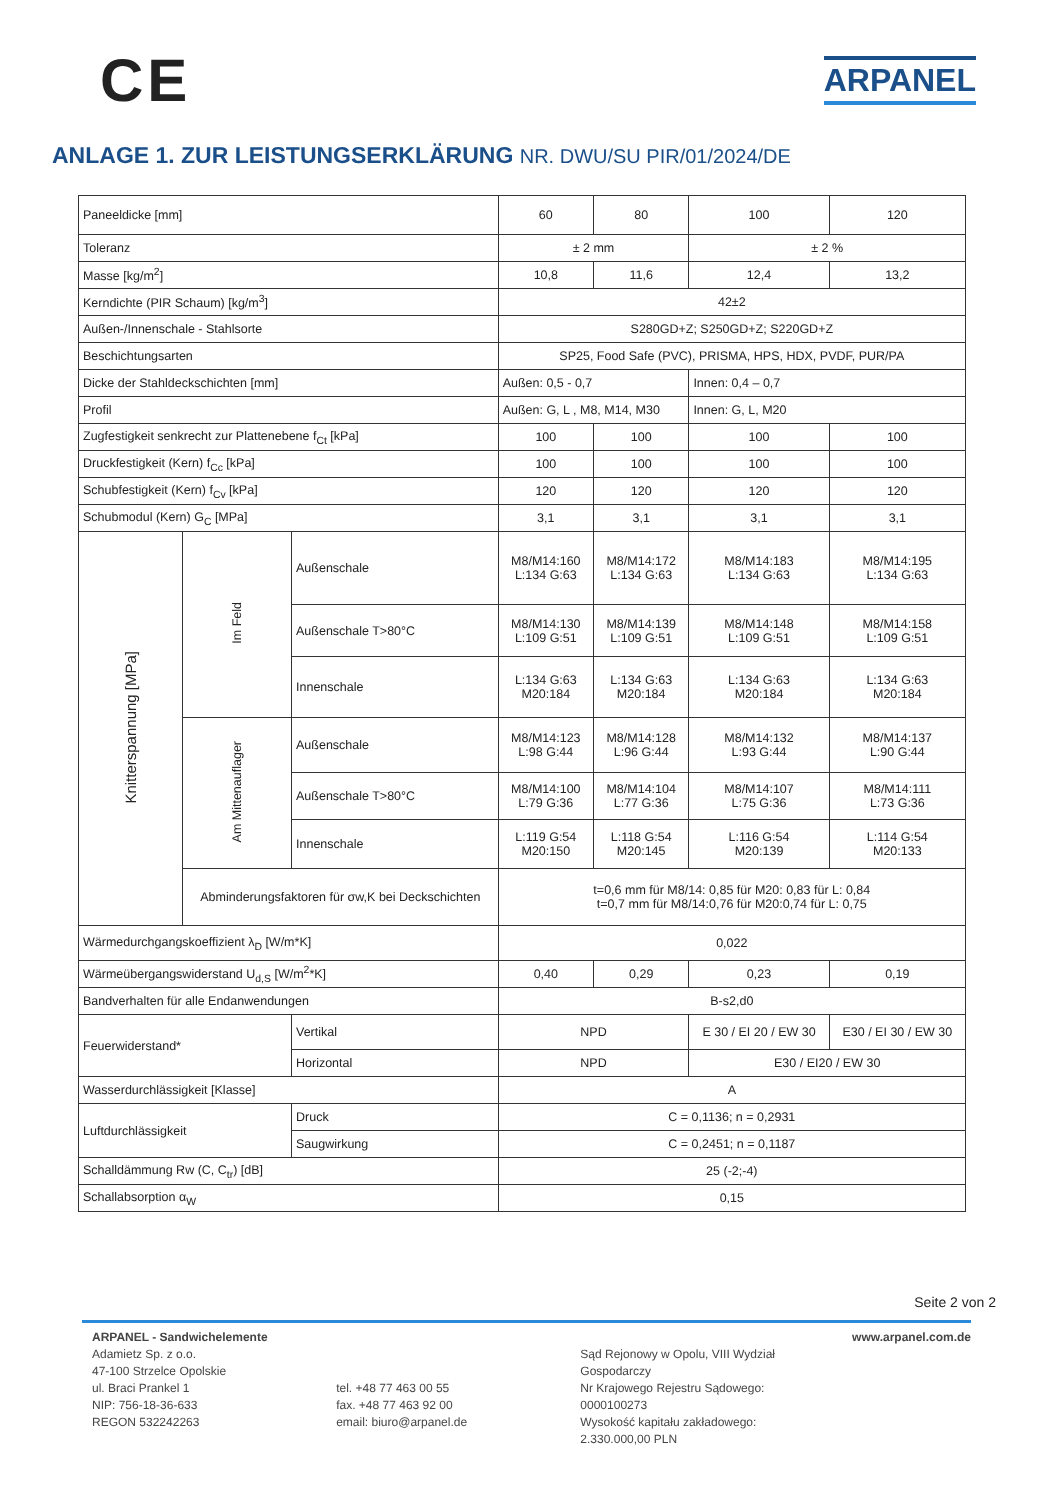CE
ARPANEL
ANLAGE 1. ZUR LEISTUNGSERKLÄRUNG NR. DWU/SU PIR/01/2024/DE
| Paneeldicke [mm] | | | 60 | 80 | 100 | 120 |
| Toleranz | | | ± 2 mm | | ± 2 % | |
| Masse [kg/m<sup>2</sup>] | | | 10,8 | 11,6 | 12,4 | 13,2 |
| Kerndichte (PIR Schaum) [kg/m<sup>3</sup>] | | | 42±2 | | | |
| Außen-/Innenschale - Stahlsorte | | | S280GD+Z; S250GD+Z; S220GD+Z | | | |
| Beschichtungsarten | | | SP25, Food Safe (PVC), PRISMA, HPS, HDX, PVDF, PUR/PA | | | |
| Dicke der Stahldeckschichten [mm] | | | Außen: 0,5 - 0,7 | | Innen: 0,4 – 0,7 | |
| Profil | | | Außen: G, L , M8, M14, M30 | | Innen: G, L, M20 | |
| Zugfestigkeit senkrecht zur Plattenebene f<sub>Ct</sub> [kPa] | | | 100 | 100 | 100 | 100 |
| Druckfestigkeit (Kern) f<sub>Cc</sub> [kPa] | | | 100 | 100 | 100 | 100 |
| Schubfestigkeit (Kern) f<sub>Cv</sub> [kPa] | | | 120 | 120 | 120 | 120 |
| Schubmodul (Kern) G<sub>C</sub> [MPa] | | | 3,1 | 3,1 | 3,1 | 3,1 |
| Knitterspannung [MPa] | Im Feld | Außenschale | M8/M14:160 L:134 G:63 | M8/M14:172 L:134 G:63 | M8/M14:183 L:134 G:63 | M8/M14:195 L:134 G:63 |
| | | Außenschale T>80°C | M8/M14:130 L:109 G:51 | M8/M14:139 L:109 G:51 | M8/M14:148 L:109 G:51 | M8/M14:158 L:109 G:51 |
| | | Innenschale | L:134 G:63 M20:184 | L:134 G:63 M20:184 | L:134 G:63 M20:184 | L:134 G:63 M20:184 |
| | Am Mittenauflager | Außenschale | M8/M14:123 L:98 G:44 | M8/M14:128 L:96 G:44 | M8/M14:132 L:93 G:44 | M8/M14:137 L:90 G:44 |
| | | Außenschale T>80°C | M8/M14:100 L:79 G:36 | M8/M14:104 L:77 G:36 | M8/M14:107 L:75 G:36 | M8/M14:111 L:73 G:36 |
| | | Innenschale | L:119 G:54 M20:150 | L:118 G:54 M20:145 | L:116 G:54 M20:139 | L:114 G:54 M20:133 |
| | Abminderungsfaktoren für σw,K bei Deckschichten | | t=0,6 mm für M8/14: 0,85 für M20: 0,83 für L: 0,84 t=0,7 mm für M8/14:0,76 für M20:0,74 für L: 0,75 | | | |
| Wärmedurchgangskoeffizient λ<sub>D</sub> [W/m*K] | | | 0,022 | | | |
| Wärmeübergangswiderstand U<sub>d,S</sub> [W/m<sup>2</sup>*K] | | | 0,40 | 0,29 | 0,23 | 0,19 |
| Bandverhalten für alle Endanwendungen | | | B-s2,d0 | | | |
| Feuerwiderstand* | | Vertikal | NPD | | E 30 / EI 20 / EW 30 | E30 / EI 30 / EW 30 |
| | | Horizontal | NPD | | E30 / EI20 / EW 30 | |
| Wasserdurchlässigkeit [Klasse] | | | A | | | |
| Luftdurchlässigkeit | | Druck | C = 0,1136; n = 0,2931 | | | |
| | | Saugwirkung | C = 0,2451; n = 0,1187 | | | |
| Schalldämmung Rw (C, C<sub>tr</sub>) [dB] | | | 25 (-2;-4) | | | |
| Schallabsorption α<sub>W</sub> | | | 0,15 | | | |
Seite 2 von 2
ARPANEL - Sandwichelemente
Adamietz Sp. z o.o.
47-100 Strzelce Opolskie
ul. Braci Prankel 1
NIP: 756-18-36-633
REGON 532242263
tel. +48 77 463 00 55
fax. +48 77 463 92 00
email: biuro@arpanel.de
Sąd Rejonowy w Opolu, VIII Wydział Gospodarczy
Nr Krajowego Rejestru Sądowego: 0000100273
Wysokość kapitału zakładowego: 2.330.000,00 PLN
www.arpanel.com.de